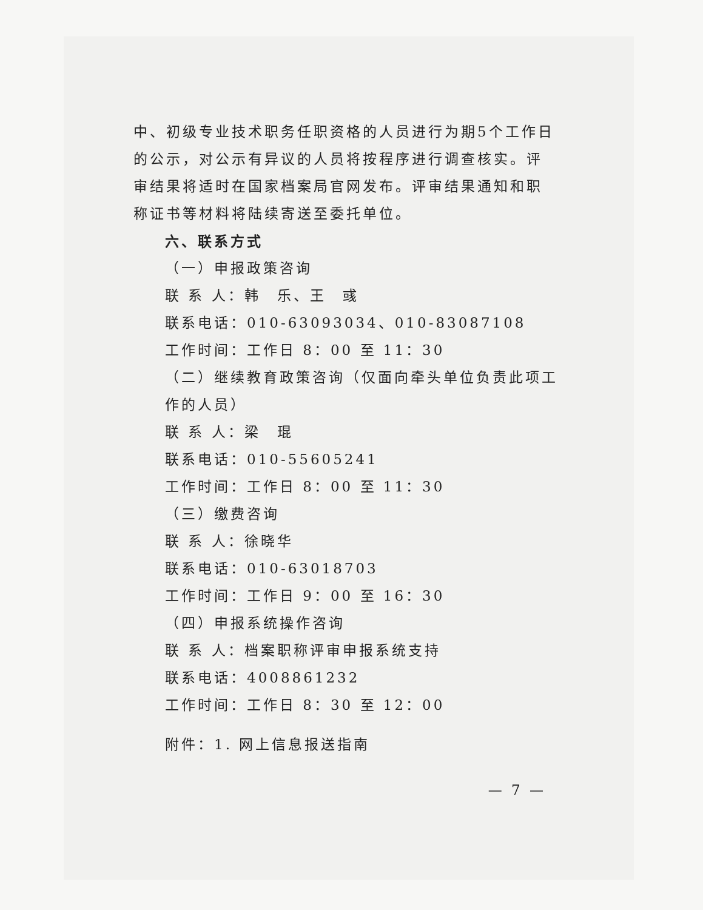中、初级专业技术职务任职资格的人员进行为期5个工作日的公示，对公示有异议的人员将按程序进行调查核实。评审结果将适时在国家档案局官网发布。评审结果通知和职称证书等材料将陆续寄送至委托单位。
六、联系方式
（一）申报政策咨询
联 系 人：韩　乐、王　彧
联系电话：010-63093034、010-83087108
工作时间：工作日 8：00 至 11：30
（二）继续教育政策咨询（仅面向牵头单位负责此项工作的人员）
联 系 人：梁　琨
联系电话：010-55605241
工作时间：工作日 8：00 至 11：30
（三）缴费咨询
联 系 人：徐晓华
联系电话：010-63018703
工作时间：工作日 9：00 至 16：30
（四）申报系统操作咨询
联 系 人：档案职称评审申报系统支持
联系电话：4008861232
工作时间：工作日 8：30 至 12：00
附件：1. 网上信息报送指南
— 7 —